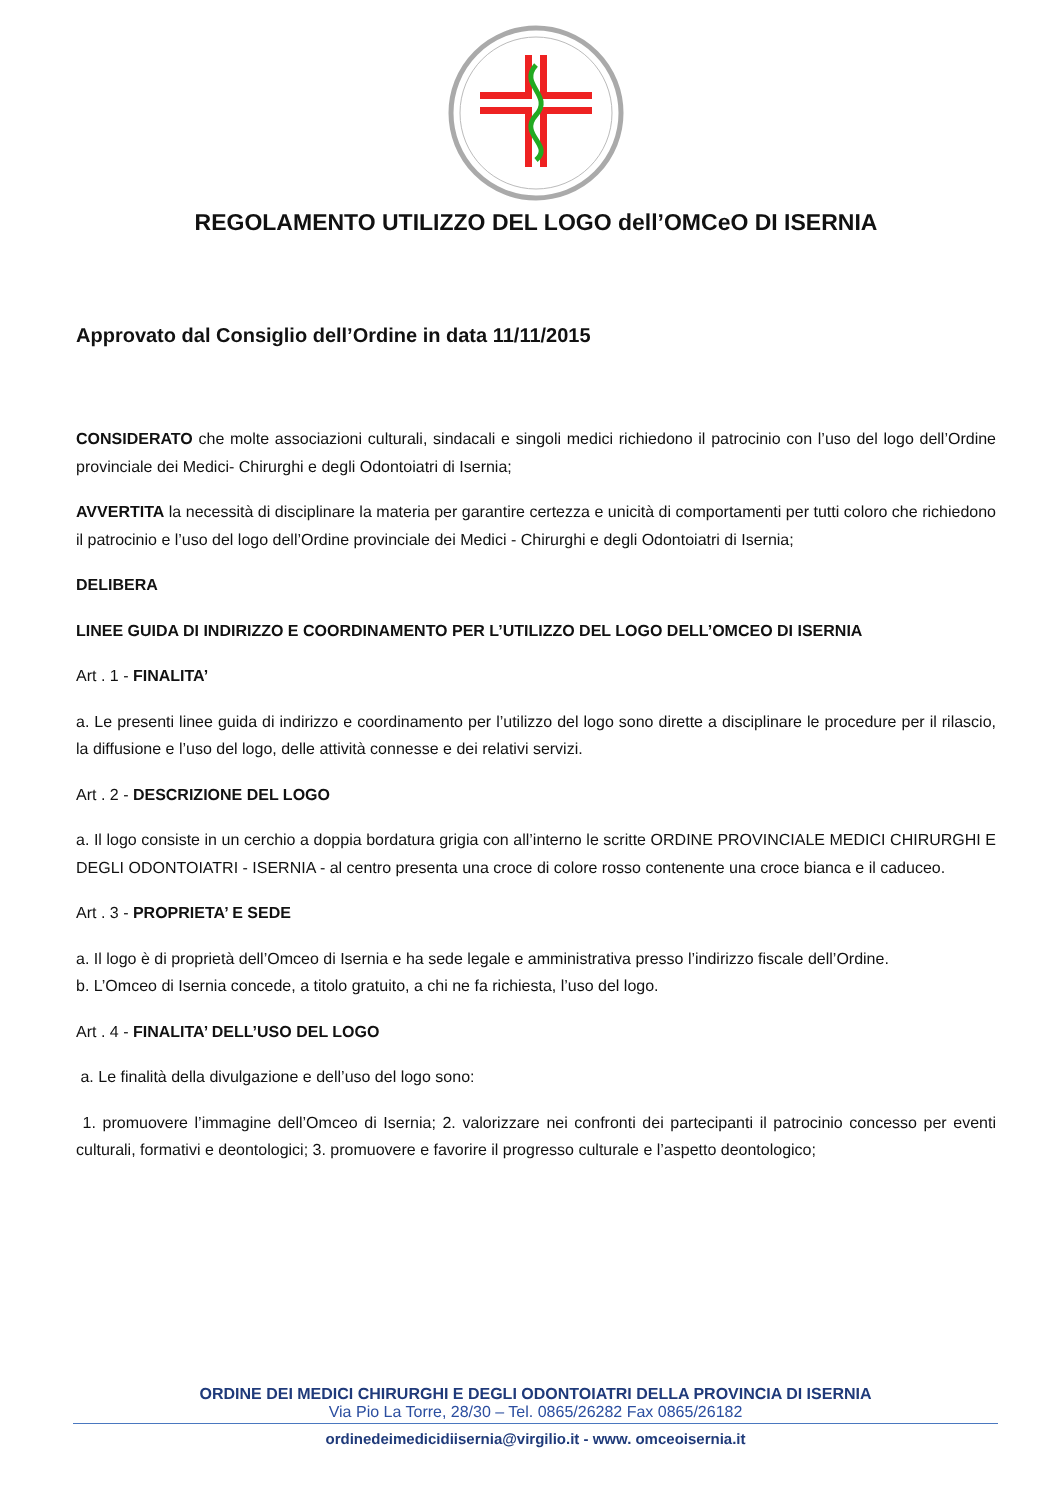REGOLAMENTO UTILIZZO DEL LOGO dell’OMCeO DI ISERNIA
Approvato dal Consiglio dell’Ordine in data 11/11/2015
CONSIDERATO che molte associazioni culturali, sindacali e singoli medici richiedono il patrocinio con l’uso del logo dell’Ordine provinciale dei Medici- Chirurghi e degli Odontoiatri di Isernia;
AVVERTITA la necessità di disciplinare la materia per garantire certezza e unicità di comportamenti per tutti coloro che richiedono il patrocinio e l’uso del logo dell’Ordine provinciale dei Medici - Chirurghi e degli Odontoiatri di Isernia;
DELIBERA
LINEE GUIDA DI INDIRIZZO E COORDINAMENTO PER L’UTILIZZO DEL LOGO DELL’OMCEO DI ISERNIA
Art . 1 - FINALITA’
a. Le presenti linee guida di indirizzo e coordinamento per l’utilizzo del logo sono dirette a disciplinare le procedure per il rilascio, la diffusione e l’uso del logo, delle attività connesse e dei relativi servizi.
Art . 2 - DESCRIZIONE DEL LOGO
a. Il logo consiste in un cerchio a doppia bordatura grigia con all’interno le scritte ORDINE PROVINCIALE MEDICI CHIRURGHI E DEGLI ODONTOIATRI - ISERNIA - al centro presenta una croce di colore rosso contenente una croce bianca e il caduceo.
Art . 3 - PROPRIETA’ E SEDE
a. Il logo è di proprietà dell’Omceo di Isernia e ha sede legale e amministrativa presso l’indirizzo fiscale dell’Ordine.
b. L’Omceo di Isernia concede, a titolo gratuito, a chi ne fa richiesta, l’uso del logo.
Art . 4 - FINALITA’ DELL’USO DEL LOGO
a. Le finalità della divulgazione e dell’uso del logo sono:
1. promuovere l’immagine dell’Omceo di Isernia; 2. valorizzare nei confronti dei partecipanti il patrocinio concesso per eventi culturali, formativi e deontologici; 3. promuovere e favorire il progresso culturale e l’aspetto deontologico;
ORDINE DEI MEDICI CHIRURGHI E DEGLI ODONTOIATRI DELLA PROVINCIA DI ISERNIA
Via Pio La Torre, 28/30 – Tel. 0865/26282 Fax 0865/26182
ordinedeimedicidiisernia@virgilio.it - www. omceoisernia.it